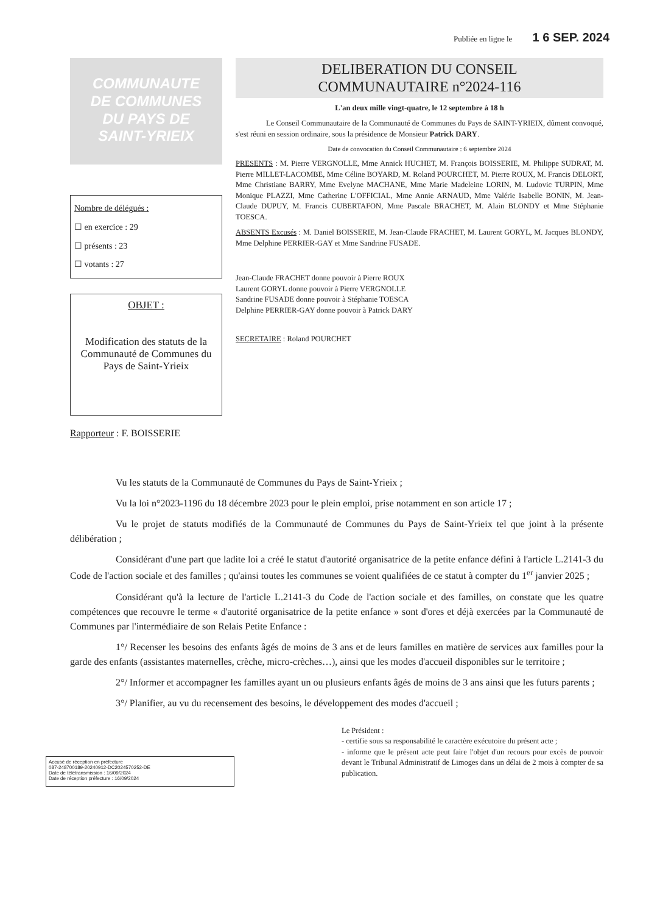Publiée en ligne le 1 6 SEP. 2024
COMMUNAUTE
DE COMMUNES
DU PAYS DE
SAINT-YRIEIX
Nombre de délégués :
☐ en exercice : 29
☐ présents : 23
☐ votants : 27
OBJET :
Modification des statuts de la Communauté de Communes du Pays de Saint-Yrieix
DELIBERATION DU CONSEIL
COMMUNAUTAIRE n°2024-116
L'an deux mille vingt-quatre, le 12 septembre à 18 h
Le Conseil Communautaire de la Communauté de Communes du Pays de SAINT-YRIEIX, dûment convoqué, s'est réuni en session ordinaire, sous la présidence de Monsieur Patrick DARY.
Date de convocation du Conseil Communautaire : 6 septembre 2024
PRESENTS : M. Pierre VERGNOLLE, Mme Annick HUCHET, M. François BOISSERIE, M. Philippe SUDRAT, M. Pierre MILLET-LACOMBE, Mme Céline BOYARD, M. Roland POURCHET, M. Pierre ROUX, M. Francis DELORT, Mme Christiane BARRY, Mme Evelyne MACHANE, Mme Marie Madeleine LORIN, M. Ludovic TURPIN, Mme Monique PLAZZI, Mme Catherine L'OFFICIAL, Mme Annie ARNAUD, Mme Valérie Isabelle BONIN, M. Jean-Claude DUPUY, M. Francis CUBERTAFON, Mme Pascale BRACHET, M. Alain BLONDY et Mme Stéphanie TOESCA.
ABSENTS Excusés : M. Daniel BOISSERIE, M. Jean-Claude FRACHET, M. Laurent GORYL, M. Jacques BLONDY, Mme Delphine PERRIER-GAY et Mme Sandrine FUSADE.
Jean-Claude FRACHET donne pouvoir à Pierre ROUX
Laurent GORYL donne pouvoir à Pierre VERGNOLLE
Sandrine FUSADE donne pouvoir à Stéphanie TOESCA
Delphine PERRIER-GAY donne pouvoir à Patrick DARY
SECRETAIRE : Roland POURCHET
Rapporteur : F. BOISSERIE
Vu les statuts de la Communauté de Communes du Pays de Saint-Yrieix ;
Vu la loi n°2023-1196 du 18 décembre 2023 pour le plein emploi, prise notamment en son article 17 ;
Vu le projet de statuts modifiés de la Communauté de Communes du Pays de Saint-Yrieix tel que joint à la présente délibération ;
Considérant d'une part que ladite loi a créé le statut d'autorité organisatrice de la petite enfance défini à l'article L.2141-3 du Code de l'action sociale et des familles ; qu'ainsi toutes les communes se voient qualifiées de ce statut à compter du 1<sup>er</sup> janvier 2025 ;
Considérant qu'à la lecture de l'article L.2141-3 du Code de l'action sociale et des familles, on constate que les quatre compétences que recouvre le terme « d'autorité organisatrice de la petite enfance » sont d'ores et déjà exercées par la Communauté de Communes par l'intermédiaire de son Relais Petite Enfance :
1°/ Recenser les besoins des enfants âgés de moins de 3 ans et de leurs familles en matière de services aux familles pour la garde des enfants (assistantes maternelles, crèche, micro-crèches…), ainsi que les modes d'accueil disponibles sur le territoire ;
2°/ Informer et accompagner les familles ayant un ou plusieurs enfants âgés de moins de 3 ans ainsi que les futurs parents ;
3°/ Planifier, au vu du recensement des besoins, le développement des modes d'accueil ;
Accusé de réception en préfecture
087-248700189-20240912-DC2024570252-DE
Date de télétransmission : 16/09/2024
Date de réception préfecture : 16/09/2024
Le Président :
- certifie sous sa responsabilité le caractère exécutoire du présent acte ;
- informe que le présent acte peut faire l'objet d'un recours pour excès de pouvoir devant le Tribunal Administratif de Limoges dans un délai de 2 mois à compter de sa publication.